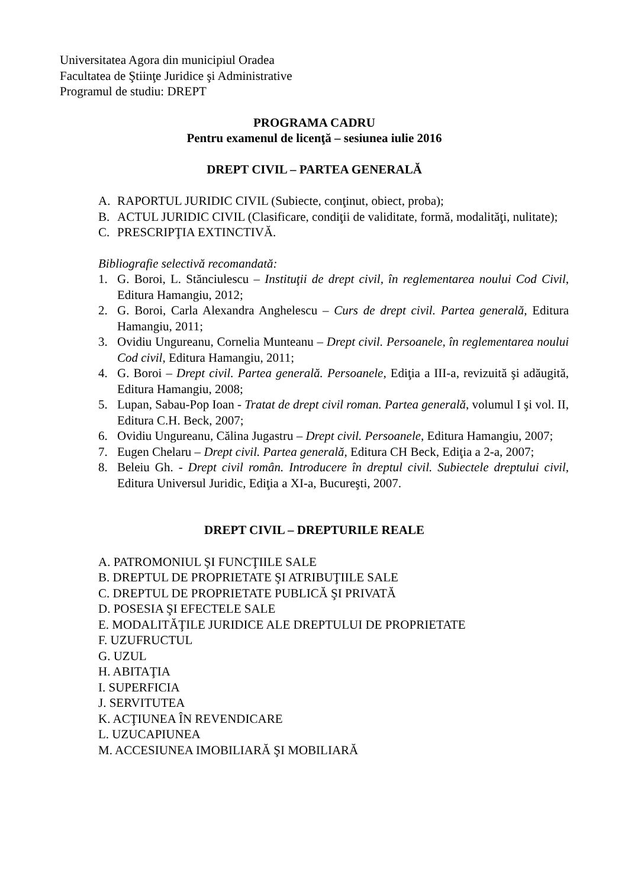Universitatea Agora din municipiul Oradea
Facultatea de Ştiinţe Juridice şi Administrative
Programul de studiu: DREPT
PROGRAMA CADRU
Pentru examenul de licenţă – sesiunea iulie 2016
DREPT CIVIL – PARTEA GENERALĂ
A. RAPORTUL JURIDIC CIVIL (Subiecte, conţinut, obiect, proba);
B. ACTUL JURIDIC CIVIL (Clasificare, condiţii de validitate, formă, modalităţi, nulitate);
C. PRESCRIPŢIA EXTINCTIVĂ.
Bibliografie selectivă recomandată:
1. G. Boroi, L. Stănciulescu – Instituţii de drept civil, în reglementarea noului Cod Civil, Editura Hamangiu, 2012;
2. G. Boroi, Carla Alexandra Anghelescu – Curs de drept civil. Partea generală, Editura Hamangiu, 2011;
3. Ovidiu Ungureanu, Cornelia Munteanu – Drept civil. Persoanele, în reglementarea noului Cod civil, Editura Hamangiu, 2011;
4. G. Boroi – Drept civil. Partea generală. Persoanele, Ediţia a III-a, revizuită şi adăugită, Editura Hamangiu, 2008;
5. Lupan, Sabau-Pop Ioan - Tratat de drept civil roman. Partea generală, volumul I şi vol. II, Editura C.H. Beck, 2007;
6. Ovidiu Ungureanu, Călina Jugastru – Drept civil. Persoanele, Editura Hamangiu, 2007;
7. Eugen Chelaru – Drept civil. Partea generală, Editura CH Beck, Ediţia a 2-a, 2007;
8. Beleiu Gh. - Drept civil român. Introducere în dreptul civil. Subiectele dreptului civil, Editura Universul Juridic, Ediţia a XI-a, Bucureşti, 2007.
DREPT CIVIL – DREPTURILE REALE
A. PATROMONIUL ŞI FUNCŢIILE SALE
B. DREPTUL DE PROPRIETATE ŞI ATRIBUŢIILE SALE
C. DREPTUL DE PROPRIETATE PUBLICĂ ŞI PRIVATĂ
D. POSESIA ŞI EFECTELE SALE
E. MODALITĂŢILE JURIDICE ALE DREPTULUI DE PROPRIETATE
F. UZUFRUCTUL
G. UZUL
H. ABITAŢIA
I. SUPERFICIA
J. SERVITUTEA
K. ACŢIUNEA ÎN REVENDICARE
L. UZUCAPIUNEA
M. ACCESIUNEA IMOBILIARĂ ŞI MOBILIARĂ